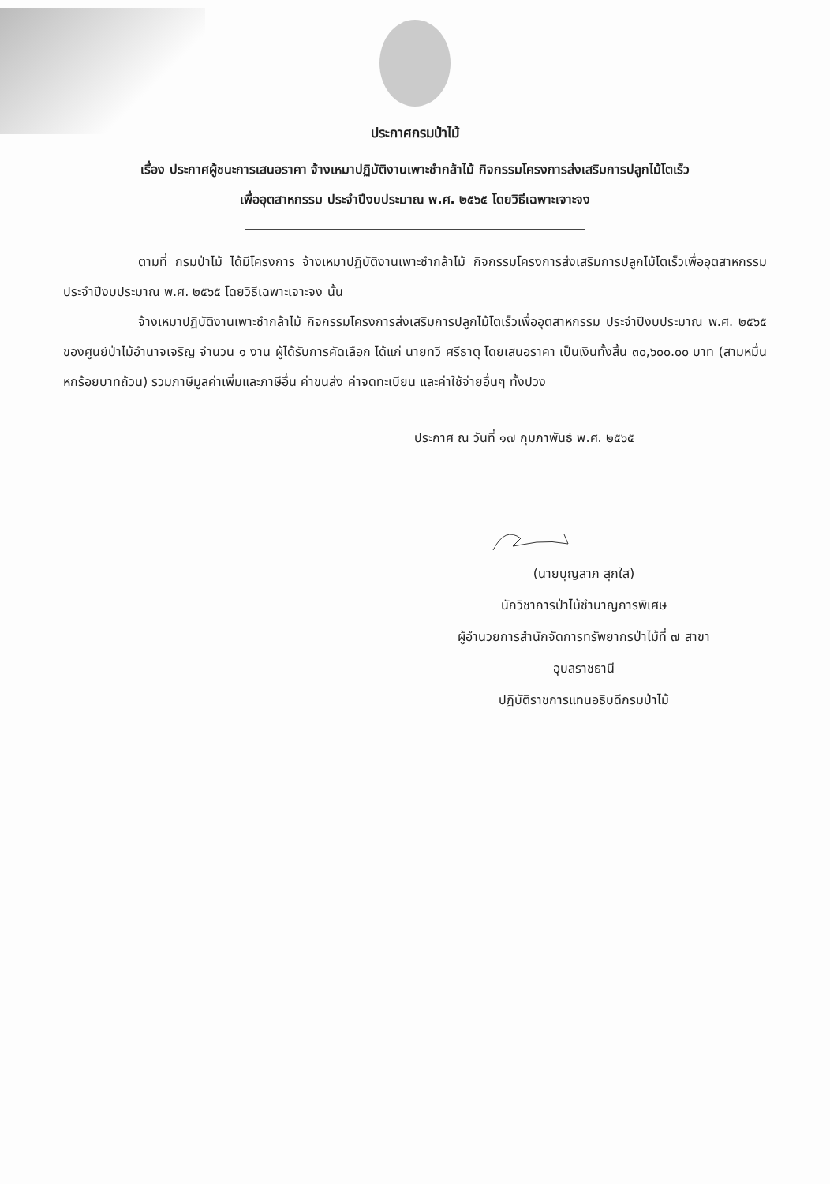ประกาศกรมป่าไม้
เรื่อง ประกาศผู้ชนะการเสนอราคา จ้างเหมาปฏิบัติงานเพาะชำกล้าไม้ กิจกรรมโครงการส่งเสริมการปลูกไม้โตเร็ว
เพื่ออุตสาหกรรม ประจำปีงบประมาณ พ.ศ. ๒๕๖๕ โดยวิธีเฉพาะเจาะจง
ตามที่ กรมป่าไม้ ได้มีโครงการ จ้างเหมาปฏิบัติงานเพาะชำกล้าไม้ กิจกรรมโครงการส่งเสริมการปลูกไม้โตเร็วเพื่ออุตสาหกรรม ประจำปีงบประมาณ พ.ศ. ๒๕๖๕ โดยวิธีเฉพาะเจาะจง นั้น
จ้างเหมาปฏิบัติงานเพาะชำกล้าไม้ กิจกรรมโครงการส่งเสริมการปลูกไม้โตเร็วเพื่ออุตสาหกรรม ประจำปีงบประมาณ พ.ศ. ๒๕๖๕ ของศูนย์ป่าไม้อำนาจเจริญ จำนวน ๑ งาน ผู้ได้รับการคัดเลือก ได้แก่ นายทวี ศรีธาตุ โดยเสนอราคา เป็นเงินทั้งสิ้น ๓๐,๖๐๐.๐๐ บาท (สามหมื่นหกร้อยบาทถ้วน) รวมภาษีมูลค่าเพิ่มและภาษีอื่น ค่าขนส่ง ค่าจดทะเบียน และค่าใช้จ่ายอื่นๆ ทั้งปวง
ประกาศ ณ วันที่ ๑๗ กุมภาพันธ์ พ.ศ. ๒๕๖๕
(นายบุญลาภ สุกใส)
นักวิชาการป่าไม้ชำนาญการพิเศษ
ผู้อำนวยการสำนักจัดการทรัพยากรป่าไม้ที่ ๗ สาขา
อุบลราชธานี
ปฏิบัติราชการแทนอธิบดีกรมป่าไม้